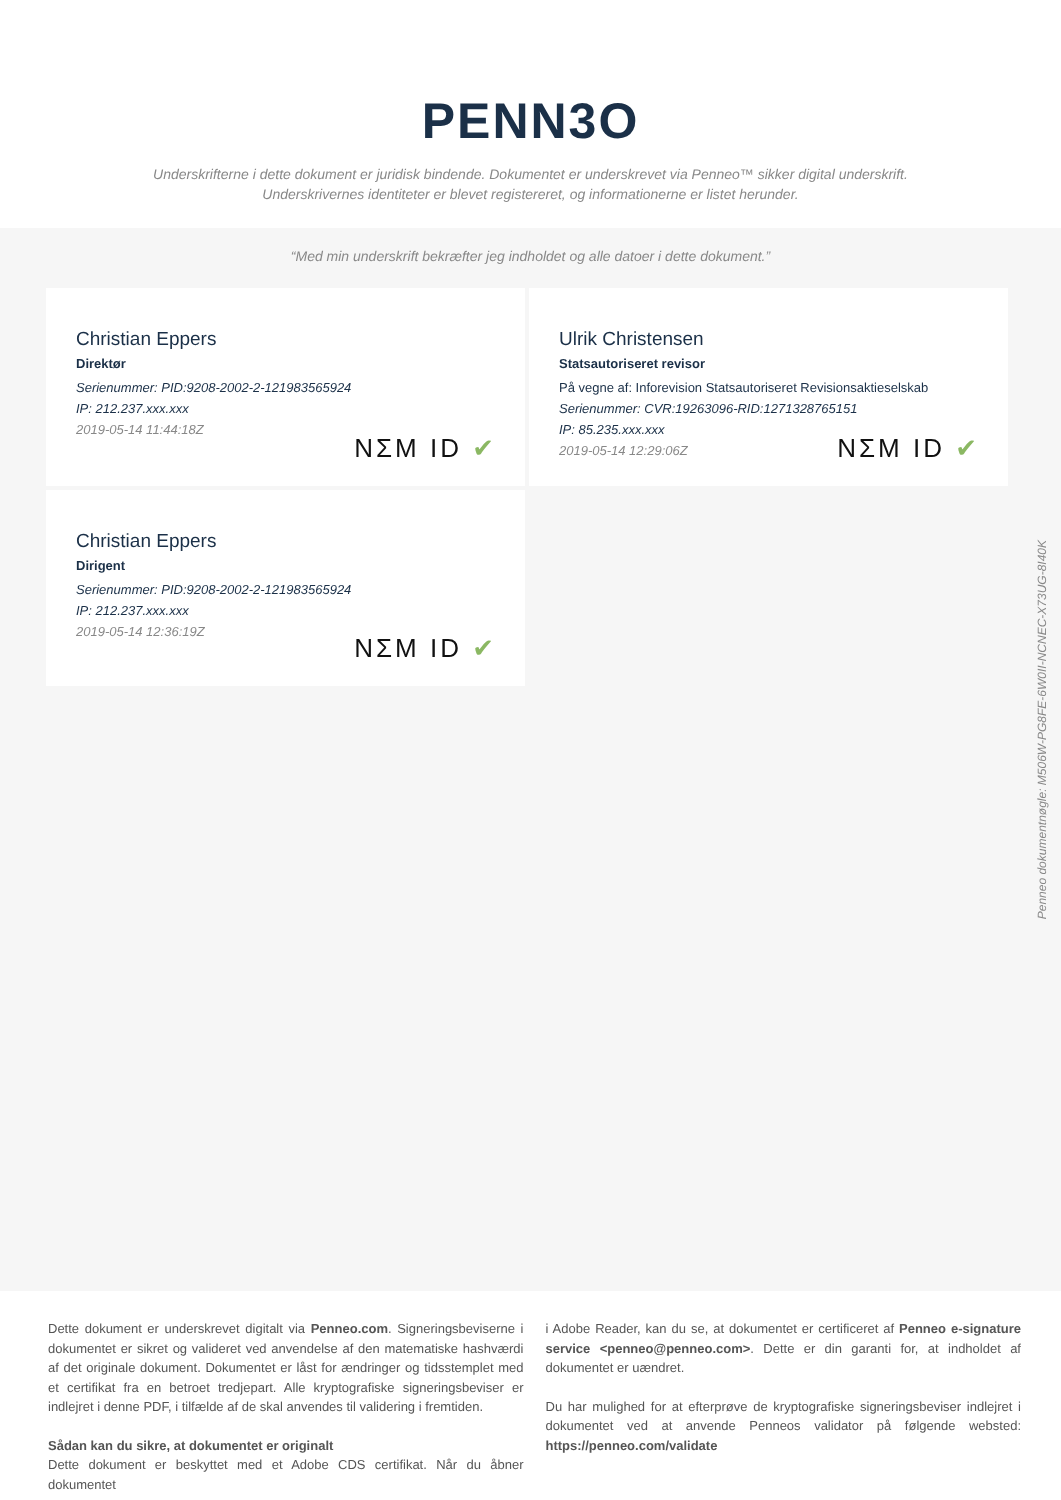PENN3O
Underskrifterne i dette dokument er juridisk bindende. Dokumentet er underskrevet via Penneo™ sikker digital underskrift.
Underskrivernes identiteter er blevet registereret, og informationerne er listet herunder.
“Med min underskrift bekræfter jeg indholdet og alle datoer i dette dokument.”
Christian Eppers
Direktør
Serienummer: PID:9208-2002-2-121983565924
IP: 212.237.xxx.xxx
2019-05-14 11:44:18Z
NΣM ID ✔
Ulrik Christensen
Statsautoriseret revisor
På vegne af: Inforevision Statsautoriseret Revisionsaktieselskab
Serienummer: CVR:19263096-RID:1271328765151
IP: 85.235.xxx.xxx
2019-05-14 12:29:06Z
NΣM ID ✔
Christian Eppers
Dirigent
Serienummer: PID:9208-2002-2-121983565924
IP: 212.237.xxx.xxx
2019-05-14 12:36:19Z
NΣM ID ✔
Penneo dokumentnøgle: M506W-PG8FE-6W0II-NCNEC-X73UG-8I40K
Dette dokument er underskrevet digitalt via Penneo.com. Signeringsbeviserne i dokumentet er sikret og valideret ved anvendelse af den matematiske hashværdi af det originale dokument. Dokumentet er låst for ændringer og tidsstemplet med et certifikat fra en betroet tredjepart. Alle kryptografiske signeringsbeviser er indlejret i denne PDF, i tilfælde af de skal anvendes til validering i fremtiden.
Sådan kan du sikre, at dokumentet er originalt
Dette dokument er beskyttet med et Adobe CDS certifikat. Når du åbner dokumentet
i Adobe Reader, kan du se, at dokumentet er certificeret af Penneo e-signature service <penneo@penneo.com>. Dette er din garanti for, at indholdet af dokumentet er uændret.
Du har mulighed for at efterprøve de kryptografiske signeringsbeviser indlejret i dokumentet ved at anvende Penneos validator på følgende websted: https://penneo.com/validate